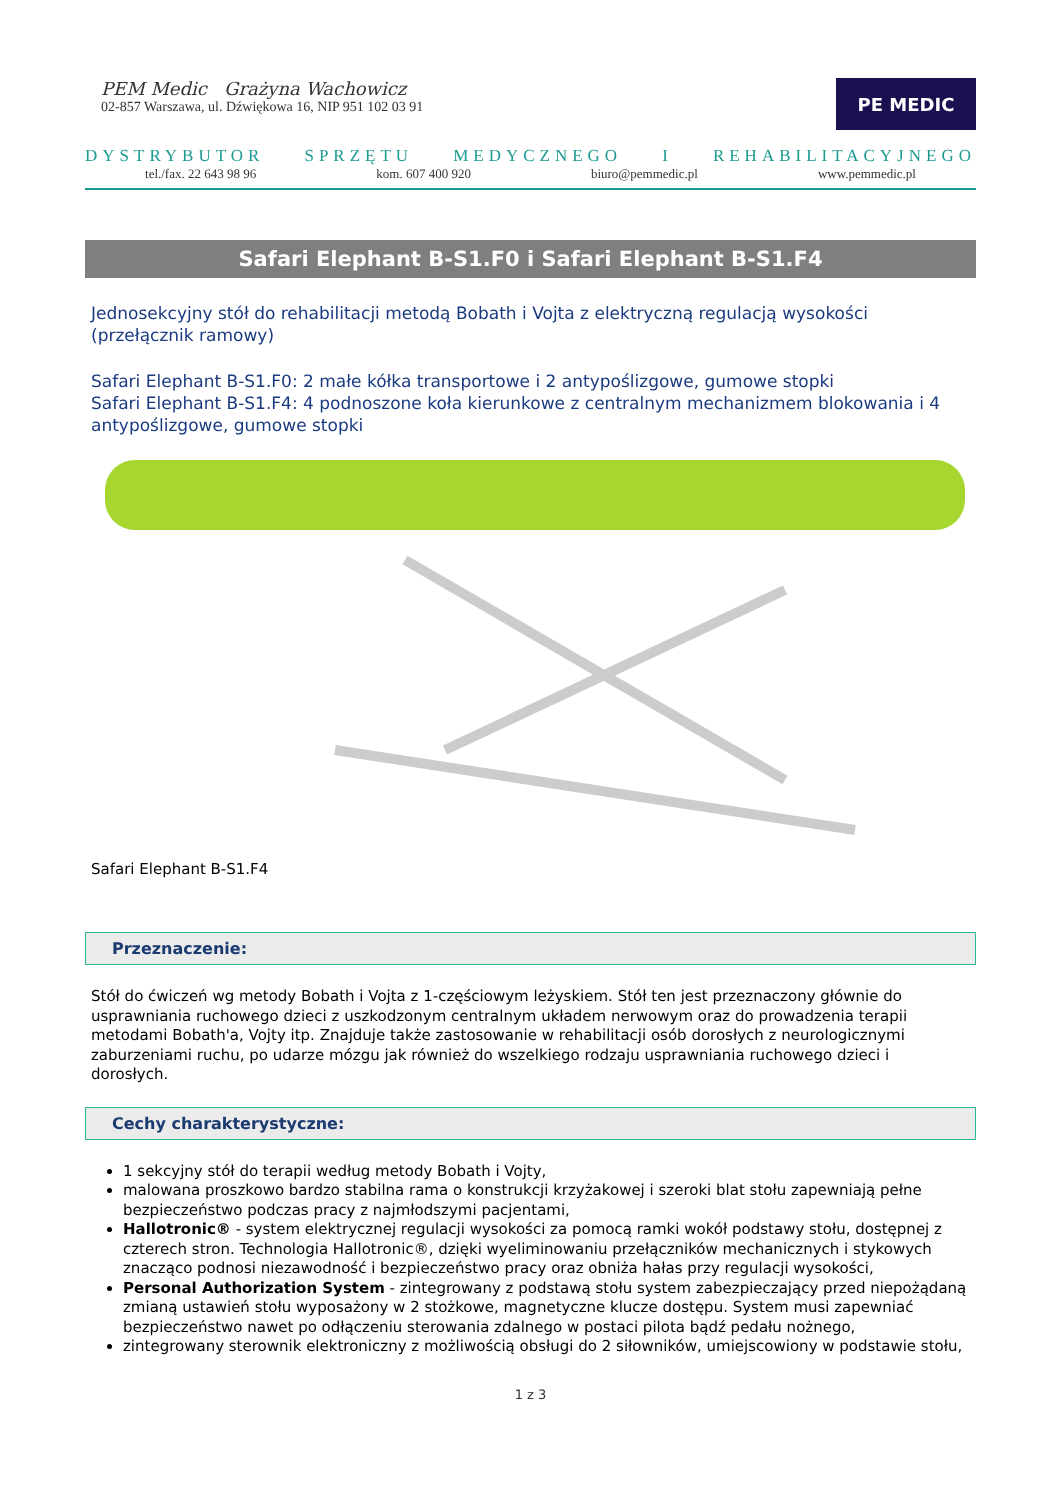PEM Medic Grażyna Wachowicz
02-857 Warszawa, ul. Dźwiękowa 16, NIP 951 102 03 91
PE MEDIC
DYSTRYBUTOR SPRZĘTU MEDYCZNEGO I REHABILITACYJNEGO
tel./fax. 22 643 98 96 kom. 607 400 920 biuro@pemmedic.pl www.pemmedic.pl
Safari Elephant B-S1.F0 i Safari Elephant B-S1.F4
Jednosekcyjny stół do rehabilitacji metodą Bobath i Vojta z elektryczną regulacją wysokości (przełącznik ramowy)
Safari Elephant B-S1.F0: 2 małe kółka transportowe i 2 antypoślizgowe, gumowe stopki
Safari Elephant B-S1.F4: 4 podnoszone koła kierunkowe z centralnym mechanizmem blokowania i 4 antypoślizgowe, gumowe stopki
Safari Elephant B-S1.F4
Przeznaczenie:
Stół do ćwiczeń wg metody Bobath i Vojta z 1-częściowym leżyskiem. Stół ten jest przeznaczony głównie do usprawniania ruchowego dzieci z uszkodzonym centralnym układem nerwowym oraz do prowadzenia terapii metodami Bobath'a, Vojty itp. Znajduje także zastosowanie w rehabilitacji osób dorosłych z neurologicznymi zaburzeniami ruchu, po udarze mózgu jak również do wszelkiego rodzaju usprawniania ruchowego dzieci i dorosłych.
Cechy charakterystyczne:
1 sekcyjny stół do terapii według metody Bobath i Vojty,
malowana proszkowo bardzo stabilna rama o konstrukcji krzyżakowej i szeroki blat stołu zapewniają pełne bezpieczeństwo podczas pracy z najmłodszymi pacjentami,
Hallotronic® - system elektrycznej regulacji wysokości za pomocą ramki wokół podstawy stołu, dostępnej z czterech stron. Technologia Hallotronic®, dzięki wyeliminowaniu przełączników mechanicznych i stykowych znacząco podnosi niezawodność i bezpieczeństwo pracy oraz obniża hałas przy regulacji wysokości,
Personal Authorization System - zintegrowany z podstawą stołu system zabezpieczający przed niepożądaną zmianą ustawień stołu wyposażony w 2 stożkowe, magnetyczne klucze dostępu. System musi zapewniać bezpieczeństwo nawet po odłączeniu sterowania zdalnego w postaci pilota bądź pedału nożnego,
zintegrowany sterownik elektroniczny z możliwością obsługi do 2 siłowników, umiejscowiony w podstawie stołu,
1 z 3